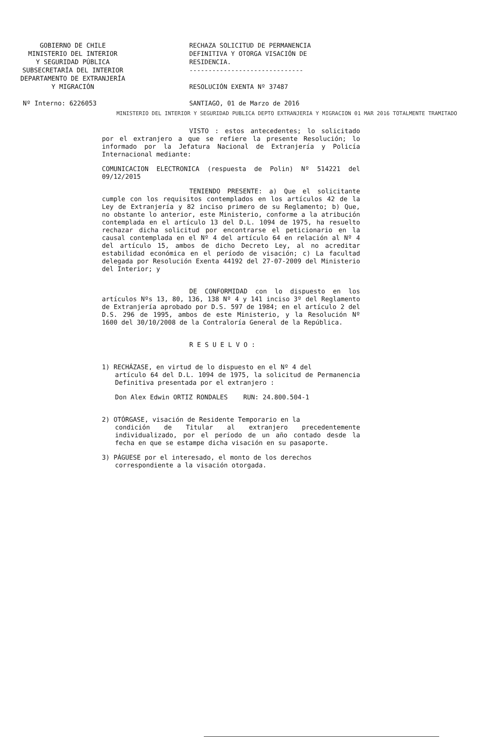GOBIERNO DE CHILE
MINISTERIO DEL INTERIOR
Y SEGURIDAD PÚBLICA
SUBSECRETARÍA DEL INTERIOR
DEPARTAMENTO DE EXTRANJERÍA
Y MIGRACIÓN
Nº Interno: 6226053
RECHAZA SOLICITUD DE PERMANENCIA DEFINITIVA Y OTORGA VISACIÓN DE RESIDENCIA.
------------------------------
RESOLUCIÓN EXENTA Nº 37487
SANTIAGO, 01 de Marzo de 2016
MINISTERIO DEL INTERIOR Y SEGURIDAD PUBLICA DEPTO EXTRANJERIA Y MIGRACION 01 MAR 2016 TOTALMENTE TRAMITADO
VISTO : estos antecedentes; lo solicitado por el extranjero a que se refiere la presente Resolución; lo informado por la Jefatura Nacional de Extranjería y Policía Internacional mediante:
COMUNICACION ELECTRONICA (respuesta de Polin) Nº 514221 del 09/12/2015
TENIENDO PRESENTE: a) Que el solicitante cumple con los requisitos contemplados en los artículos 42 de la Ley de Extranjería y 82 inciso primero de su Reglamento; b) Que, no obstante lo anterior, este Ministerio, conforme a la atribución contemplada en el artículo 13 del D.L. 1094 de 1975, ha resuelto rechazar dicha solicitud por encontrarse el peticionario en la causal contemplada en el Nº 4 del artículo 64 en relación al Nº 4 del artículo 15, ambos de dicho Decreto Ley, al no acreditar estabilidad económica en el período de visación; c) La facultad delegada por Resolución Exenta 44192 del 27-07-2009 del Ministerio del Interior; y
DE CONFORMIDAD con lo dispuesto en los artículos Nºs 13, 80, 136, 138 Nº 4 y 141 inciso 3º del Reglamento de Extranjería aprobado por D.S. 597 de 1984; en el artículo 2 del D.S. 296 de 1995, ambos de este Ministerio, y la Resolución Nº 1600 del 30/10/2008 de la Contraloría General de la República.
R E S U E L V O :
1) RECHÁZASE, en virtud de lo dispuesto en el Nº 4 del
artículo 64 del D.L. 1094 de 1975, la solicitud de Permanencia Definitiva presentada por el extranjero :
Don Alex Edwin ORTIZ RONDALES RUN: 24.800.504-1
2) OTÓRGASE, visación de Residente Temporario en la
condición de Titular al extranjero precedentemente individualizado, por el período de un año contado desde la fecha en que se estampe dicha visación en su pasaporte.
3) PÁGUESE por el interesado, el monto de los derechos
correspondiente a la visación otorgada.